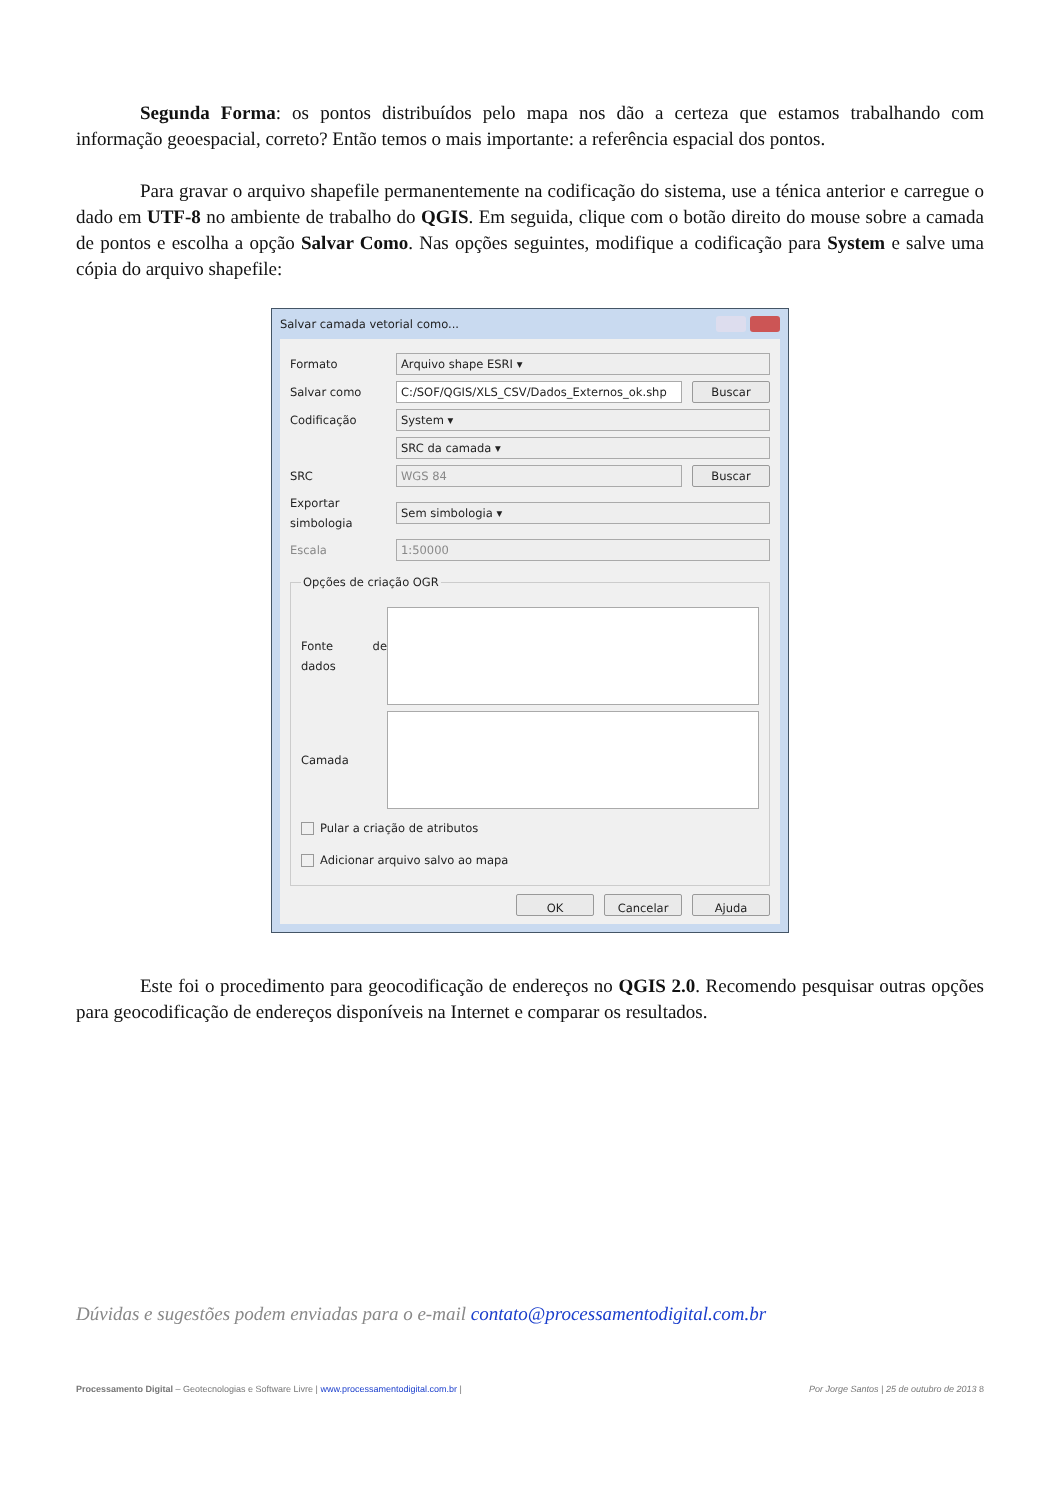Segunda Forma: os pontos distribuídos pelo mapa nos dão a certeza que estamos trabalhando com informação geoespacial, correto? Então temos o mais importante: a referência espacial dos pontos.
Para gravar o arquivo shapefile permanentemente na codificação do sistema, use a ténica anterior e carregue o dado em UTF-8 no ambiente de trabalho do QGIS. Em seguida, clique com o botão direito do mouse sobre a camada de pontos e escolha a opção Salvar Como. Nas opções seguintes, modifique a codificação para System e salve uma cópia do arquivo shapefile:
Salvar camada vetorial como...
Formato
Arquivo shape ESRI ▾
Salvar como
C:/SOF/QGIS/XLS_CSV/Dados_Externos_ok.shp
Buscar
Codificação
System ▾
SRC da camada ▾
SRC
WGS 84 Buscar
Exportar simbologia
Sem simbologia ▾
Escala
1:50000
Opções de criação OGR
Fonte de dados
Camada
Pular a criação de atributos
Adicionar arquivo salvo ao mapa
OK Cancelar Ajuda
Este foi o procedimento para geocodificação de endereços no QGIS 2.0. Recomendo pesquisar outras opções para geocodificação de endereços disponíveis na Internet e comparar os resultados.
Dúvidas e sugestões podem enviadas para o e-mail contato@processamentodigital.com.br
Processamento Digital – Geotecnologias e Software Livre | www.processamentodigital.com.br | Por Jorge Santos | 25 de outubro de 2013 8